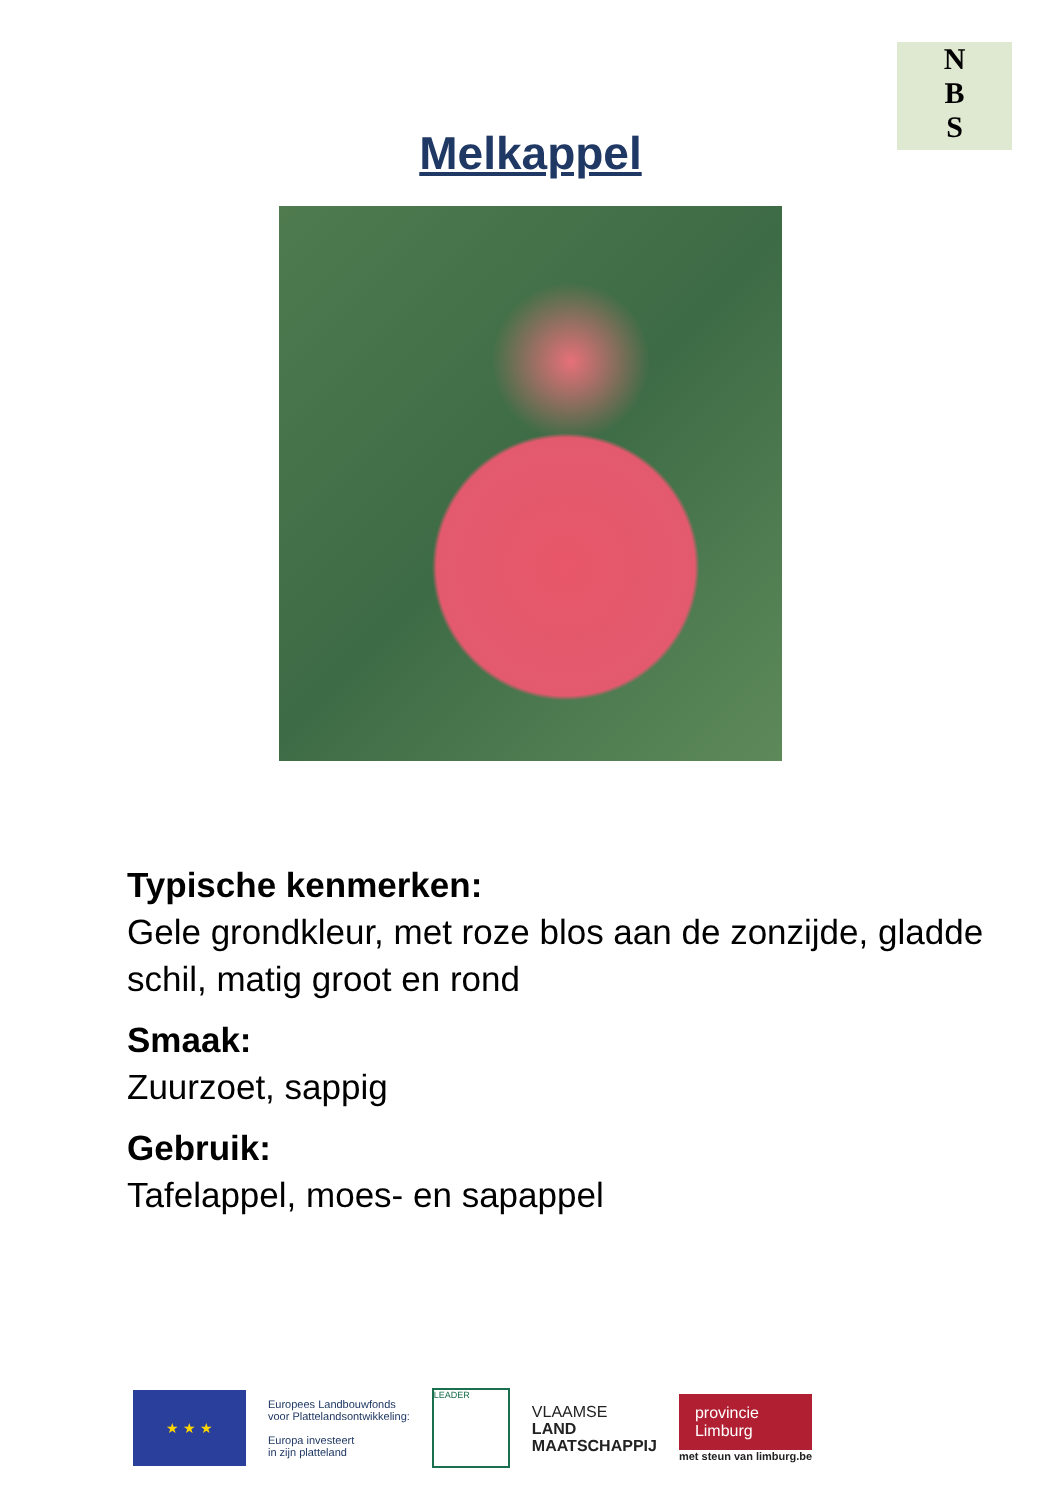N
B
S
Melkappel
Typische kenmerken:
Gele grondkleur, met roze blos aan de zonzijde, gladde schil, matig groot en rond
Smaak:
Zuurzoet, sappig
Gebruik:
Tafelappel, moes- en sapappel
★ ★ ★
Europees Landbouwfonds
voor Plattelandsontwikkeling:
Europa investeert
in zijn platteland
LEADER
VLAAMSE
LAND
MAATSCHAPPIJ
provincie
Limburg
met steun van limburg.be